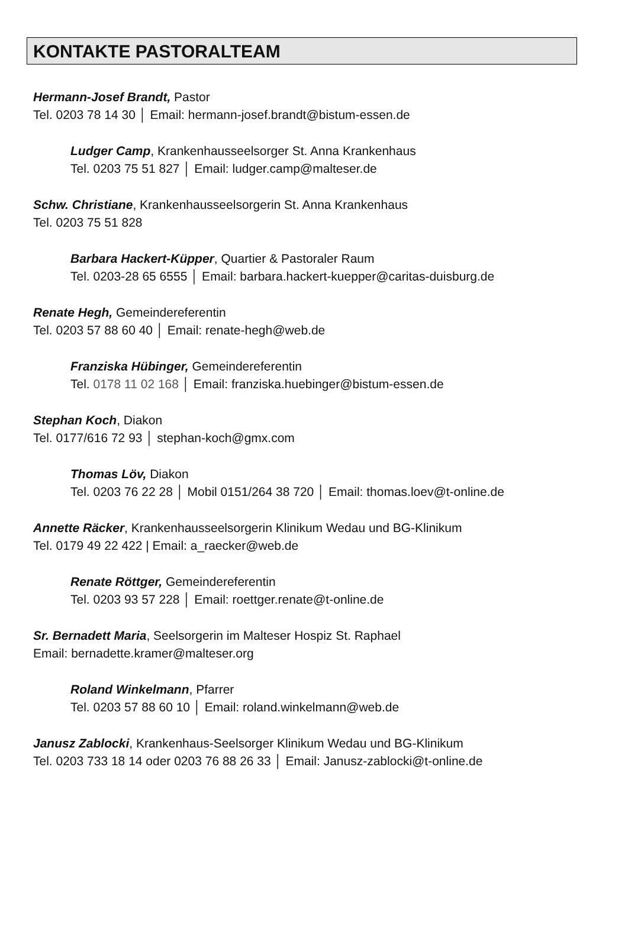KONTAKTE PASTORALTEAM
Hermann-Josef Brandt, Pastor
Tel. 0203 78 14 30 │ Email: hermann-josef.brandt@bistum-essen.de
Ludger Camp, Krankenhausseelsorger St. Anna Krankenhaus
Tel. 0203 75 51 827 │ Email: ludger.camp@malteser.de
Schw. Christiane, Krankenhausseelsorgerin St. Anna Krankenhaus
Tel. 0203 75 51 828
Barbara Hackert-Küpper, Quartier & Pastoraler Raum
Tel. 0203-28 65 6555 │ Email: barbara.hackert-kuepper@caritas-duisburg.de
Renate Hegh, Gemeindereferentin
Tel. 0203 57 88 60 40 │ Email: renate-hegh@web.de
Franziska Hübinger, Gemeindereferentin
Tel. 0178 11 02 168 │ Email: franziska.huebinger@bistum-essen.de
Stephan Koch, Diakon
Tel. 0177/616 72 93 │ stephan-koch@gmx.com
Thomas Löv, Diakon
Tel. 0203 76 22 28 │ Mobil 0151/264 38 720 │ Email: thomas.loev@t-online.de
Annette Räcker, Krankenhausseelsorgerin Klinikum Wedau und BG-Klinikum
Tel. 0179 49 22 422 | Email: a_raecker@web.de
Renate Röttger, Gemeindereferentin
Tel. 0203 93 57 228 │ Email: roettger.renate@t-online.de
Sr. Bernadett Maria, Seelsorgerin im Malteser Hospiz St. Raphael
Email: bernadette.kramer@malteser.org
Roland Winkelmann, Pfarrer
Tel. 0203 57 88 60 10 │ Email: roland.winkelmann@web.de
Janusz Zablocki, Krankenhaus-Seelsorger Klinikum Wedau und BG-Klinikum
Tel. 0203 733 18 14 oder 0203 76 88 26 33 │ Email: Janusz-zablocki@t-online.de